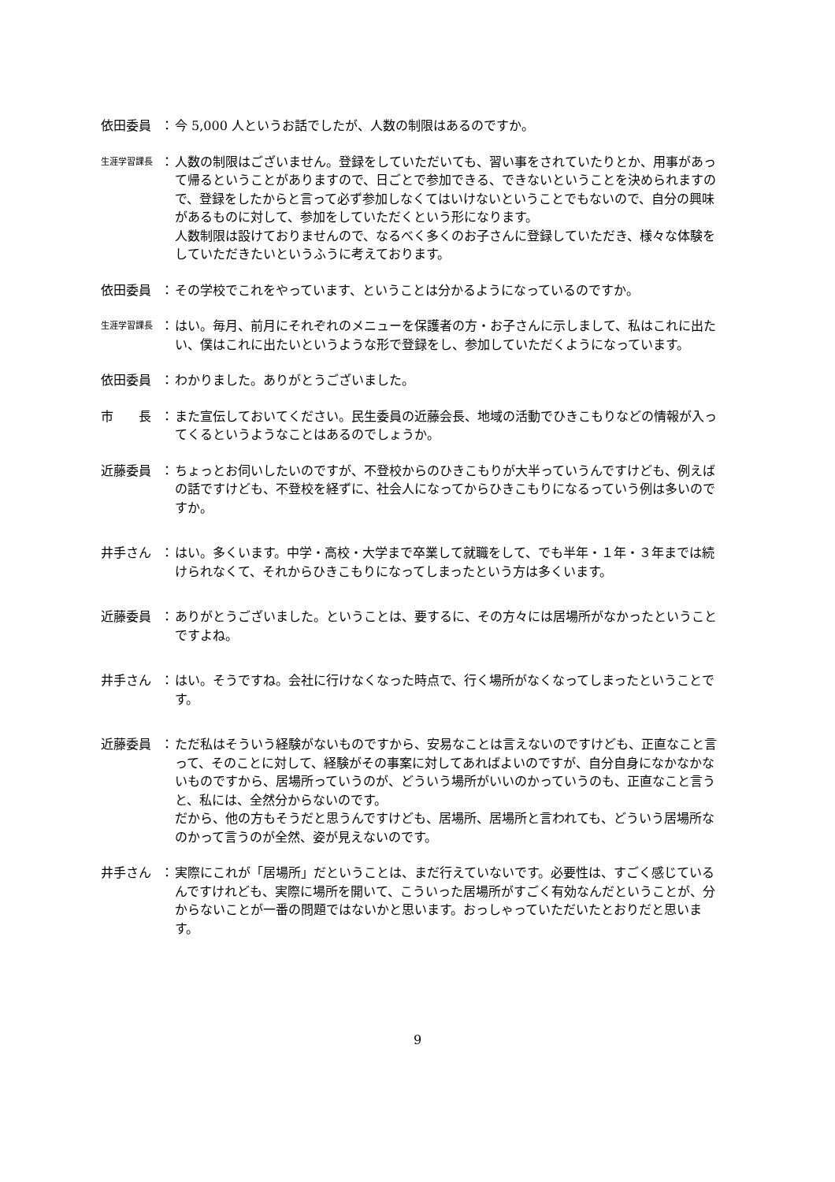依田委員 ： 今 5,000 人というお話でしたが、人数の制限はあるのですか。
生涯学習課長
： 人数の制限はございません。登録をしていただいても、習い事をされていたりとか、用事があって帰るということがありますので、日ごとで参加できる、できないということを決められますので、登録をしたからと言って必ず参加しなくてはいけないということでもないので、自分の興味があるものに対して、参加をしていただくという形になります。
人数制限は設けておりませんので、なるべく多くのお子さんに登録していただき、様々な体験をしていただきたいというふうに考えております。
依田委員 ： その学校でこれをやっています、ということは分かるようになっているのですか。
生涯学習課長
： はい。毎月、前月にそれぞれのメニューを保護者の方・お子さんに示しまして、私はこれに出たい、僕はこれに出たいというような形で登録をし、参加していただくようになっています。
依田委員 ： わかりました。ありがとうございました。
市　　長 ： また宣伝しておいてください。民生委員の近藤会長、地域の活動でひきこもりなどの情報が入ってくるというようなことはあるのでしょうか。
近藤委員 ： ちょっとお伺いしたいのですが、不登校からのひきこもりが大半っていうんですけども、例えばの話ですけども、不登校を経ずに、社会人になってからひきこもりになるっていう例は多いのですか。
井手さん ： はい。多くいます。中学・高校・大学まで卒業して就職をして、でも半年・１年・３年までは続けられなくて、それからひきこもりになってしまったという方は多くいます。
近藤委員 ： ありがとうございました。ということは、要するに、その方々には居場所がなかったということですよね。
井手さん ： はい。そうですね。会社に行けなくなった時点で、行く場所がなくなってしまったということです。
近藤委員 ： ただ私はそういう経験がないものですから、安易なことは言えないのですけども、正直なこと言って、そのことに対して、経験がその事案に対してあればよいのですが、自分自身になかなかないものですから、居場所っていうのが、どういう場所がいいのかっていうのも、正直なこと言うと、私には、全然分からないのです。
だから、他の方もそうだと思うんですけども、居場所、居場所と言われても、どういう居場所なのかって言うのが全然、姿が見えないのです。
井手さん ： 実際にこれが「居場所」だということは、まだ行えていないです。必要性は、すごく感じているんですけれども、実際に場所を開いて、こういった居場所がすごく有効なんだということが、分からないことが一番の問題ではないかと思います。おっしゃっていただいたとおりだと思います。
9